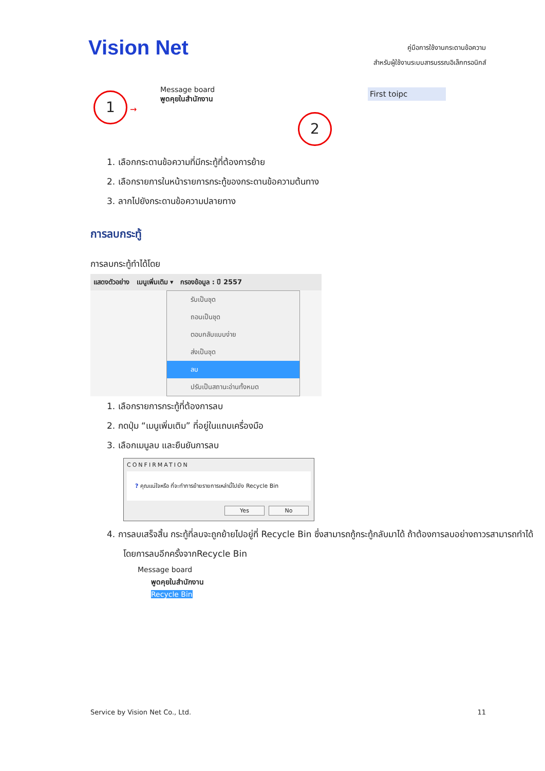Vision Net
คู่มือการใช้งานกระดานข้อความ
สำหรับผู้ใช้งานระบบสารบรรณอิเล็กทรอนิกส์
1 →
Message board
พูดคุยในสำนักงาน
First toipc
2
1. เลือกกระดานข้อความที่มีกระทู้ที่ต้องการย้าย
2. เลือกรายการในหน้ารายการกระทู้ของกระดานข้อความต้นทาง
3. ลากไปยังกระดานข้อความปลายทาง
การลบกระทู้
การลบกระทู้ทำได้โดย
แสดงตัวอย่าง เมนูเพิ่มเติม ▾ กรองข้อมูล : ปี 2557
รับเป็นชุด
ถอนเป็นชุด
ตอบกลับแบบง่าย
ส่งเป็นชุด
ลบ
ปรับเป็นสถานะอ่านทั้งหมด
1. เลือกรายการกระทู้ที่ต้องการลบ
2. กดปุ่ม “เมนูเพิ่มเติม” ที่อยู่ในแถบเครื่องมือ
3. เลือกเมนูลบ และยืนยันการลบ
CONFIRMATION
? คุณแน่ใจหรือ ที่จะทำการย้ายรายการเหล่านี้ไปยัง Recycle Bin
Yes No
4. การลบเสร็จสิ้น กระทู้ที่ลบจะถูกย้ายไปอยู่ที่ Recycle Bin ซึ่งสามารถกู้กระทู้กลับมาได้ ถ้าต้องการลบอย่างถาวรสามารถทำได้โดยการลบอีกครั้งจากRecycle Bin
Message board
พูดคุยในสำนักงาน
Recycle Bin
Service by Vision Net Co., Ltd. 11